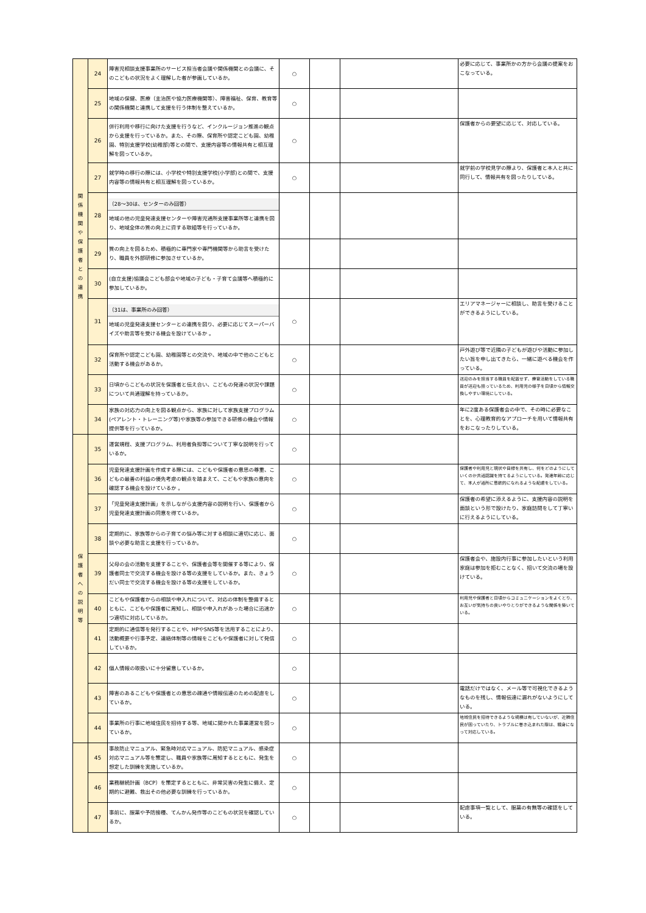| 関 係 機 関 や 保 護 者 と の 連 携 | 24 | 障害児相談支援事業所のサービス担当者会議や関係機関との会議に、そのこどもの状況をよく理解した者が参画しているか。 | ○ | | | 必要に応じて、事業所かの方から会議の提案をおこなっている。 |
| | 25 | 地域の保健、医療（主治医や協力医療機関等）、障害福祉、保育、教育等の関係機関と連携して支援を行う体制を整えているか。 | ○ | | | |
| | 26 | 併行利用や移行に向けた支援を行うなど、インクルージョン推進の観点から支援を行っているか。また、その際、保育所や認定こども園、幼稚園、特別支援学校(幼稚部)等との間で、支援内容等の情報共有と相互理解を図っているか。 | ○ | | | 保護者からの要望に応じて、対応している。 |
| | 27 | 就学時の移行の際には、小学校や特別支援学校(小学部)との間で、支援内容等の情報共有と相互理解を図っているか。 | ○ | | | 就学前の学校見学の際より、保護者と本人と共に同行して、情報共有を図ったりしている。 |
| | 28 | （28～30は、センターのみ回答） 地域の他の児童発達支援センターや障害児通所支援事業所等と連携を図り、地域全体の質の向上に資する取組等を行っているか。 | | | | |
| | 29 | 質の向上を図るため、積極的に専門家や専門機関等から助言を受けたり、職員を外部研修に参加させているか。 | | | | |
| | 30 | (自立支援)協議会こども部会や地域の子ども・子育て会議等へ積極的に参加しているか。 | | | | |
| | 31 | （31は、事業所のみ回答） 地域の児童発達支援センターとの連携を図り、必要に応じてスーパーバイズや助言等を受ける機会を設けているか 。 | ○ | | | エリアマネージャーに相談し、助言を受けることができるようにしている。 |
| | 32 | 保育所や認定こども園、幼稚園等との交流や、地域の中で他のこどもと活動する機会があるか。 | ○ | | | 戸外遊び等で近隣の子どもが遊びや活動に参加したい旨を申し出てきたら、一緒に遊べる機会を作っている。 |
| | 33 | 日頃からこどもの状況を保護者と伝え合い、こどもの発達の状況や課題について共通理解を持っているか。 | ○ | | | 送迎のみを担当する職員を配置せず、療育活動をしている職員が送迎も担っているため、利用児の様子を日頃から情報交換しやすい環境にしている。 |
| | 34 | 家族の対応力の向上を図る観点から、家族に対して家族支援プログラム(ペアレント・トレーニング等)や家族等の参加できる研修の機会や情報提供等を行っているか。 | ○ | | | 年に2度ある保護者会の中で、その時に必要なことを、心理教育的なアプローチを用いて情報共有をおこなったりしている。 |
| 保 護 者 へ の 説 明 等 | 35 | 運営規程、支援プログラム、利用者負担等について丁寧な説明を行っているか。 | ○ | | | |
| | 36 | 児童発達支援計画を作成する際には、こどもや保護者の意思の尊重、こどもの最善の利益の優先考慮の観点を踏まえて、こどもや家族の意向を確認する機会を設けているか 。 | ○ | | | 保護者や利用児と現状や目標を共有し、何をどのようにしていくのか共通認識を持てるようにしている。発達年齢に応じて、本人が通所に意欲的になれるような配慮をしている。 |
| | 37 | 「児童発達支援計画」を示しながら支援内容の説明を行い、保護者から児童発達支援計画の同意を得ているか。 | ○ | | | 保護者の希望に添えるように、支援内容の説明を面談という形で設けたり、家庭訪問をして丁寧いに行えるようにしている。 |
| | 38 | 定期的に、家族等からの子育ての悩み等に対する相談に適切に応じ、面談や必要な助言と支援を行っているか。 | ○ | | | |
| | 39 | 父母の会の活動を支援することや、保護者会等を開催する等により、保護者同士で交流する機会を設ける等の支援をしているか。また、きょうだい同士で交流する機会を設ける等の支援をしているか。 | ○ | | | 保護者会や、施設内行事に参加したいという利用家庭は参加を拒むことなく、招いて交流の場を設けている。 |
| | 40 | こどもや保護者からの相談や申入れについて、対応の体制を整備するとともに、こどもや保護者に周知し、相談や申入れがあった場合に迅速かつ適切に対応しているか。 | ○ | | | 利用児や保護者と日頃からコミュニケーションをよくとり、お互いが気持ちの良いやりとりができるような関係を築いている。 |
| | 41 | 定期的に通信等を発行することや、HPやSNS等を活用することにより、活動概要や行事予定、連絡体制等の情報をこどもや保護者に対して発信しているか。 | ○ | | | |
| | 42 | 個人情報の取扱いに十分留意しているか。 | ○ | | | |
| | 43 | 障害のあるこどもや保護者との意思の疎通や情報伝達のための配慮をしているか。 | ○ | | | 電話だけではなく、メール等で可視化できるようなものを残し、情報伝達に漏れがないようにしている。 |
| | 44 | 事業所の行事に地域住民を招待する等、地域に開かれた事業運営を図っているか。 | ○ | | | 地域住民を招待できるような規模は有していないが、近隣住民が困っていたり、トラブルに巻き込まれた際は、親身になって対応している。 |
| | 45 | 事故防止マニュアル、緊急時対応マニュアル、防犯マニュアル、感染症対応マニュアル等を策定し、職員や家族等に周知するとともに、発生を想定した訓練を実施しているか。 | ○ | | | |
| | 46 | 業務継続計画（BCP）を策定するとともに、非常災害の発生に備え、定期的に避難、救出その他必要な訓練を行っているか。 | ○ | | | |
| | 47 | 事前に、服薬や予防接種、てんかん発作等のこどもの状況を確認しているか。 | ○ | | | 配慮事項一覧として、服薬の有無等の確認をしている。 |